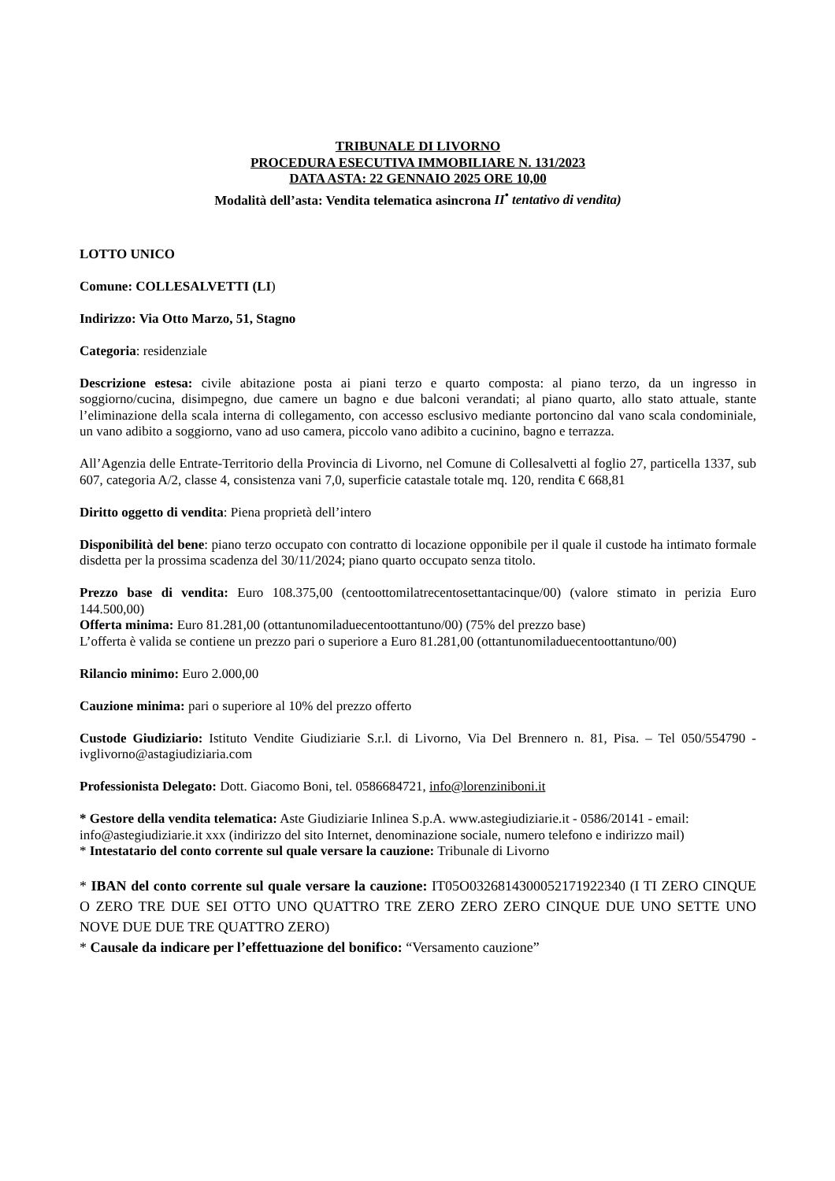TRIBUNALE DI LIVORNO
PROCEDURA ESECUTIVA IMMOBILIARE N. 131/2023
DATA ASTA: 22 GENNAIO 2025 ORE 10,00
Modalità dell’asta: Vendita telematica asincrona II<sup>•</sup> tentativo di vendita)
LOTTO UNICO
Comune: COLLESALVETTI (LI)
Indirizzo: Via Otto Marzo, 51, Stagno
Categoria: residenziale
Descrizione estesa: civile abitazione posta ai piani terzo e quarto composta: al piano terzo, da un ingresso in soggiorno/cucina, disimpegno, due camere un bagno e due balconi verandati; al piano quarto, allo stato attuale, stante l’eliminazione della scala interna di collegamento, con accesso esclusivo mediante portoncino dal vano scala condominiale, un vano adibito a soggiorno, vano ad uso camera, piccolo vano adibito a cucinino, bagno e terrazza.
All’Agenzia delle Entrate-Territorio della Provincia di Livorno, nel Comune di Collesalvetti al foglio 27, particella 1337, sub 607, categoria A/2, classe 4, consistenza vani 7,0, superficie catastale totale mq. 120, rendita € 668,81
Diritto oggetto di vendita: Piena proprietà dell’intero
Disponibilità del bene: piano terzo occupato con contratto di locazione opponibile per il quale il custode ha intimato formale disdetta per la prossima scadenza del 30/11/2024; piano quarto occupato senza titolo.
Prezzo base di vendita: Euro 108.375,00 (centoottomilatrecentosettantacinque/00) (valore stimato in perizia Euro 144.500,00)
Offerta minima: Euro 81.281,00 (ottantunomiladuecentoottantuno/00) (75% del prezzo base)
L’offerta è valida se contiene un prezzo pari o superiore a Euro 81.281,00 (ottantunomiladuecentoottantuno/00)
Rilancio minimo: Euro 2.000,00
Cauzione minima: pari o superiore al 10% del prezzo offerto
Custode Giudiziario: Istituto Vendite Giudiziarie S.r.l. di Livorno, Via Del Brennero n. 81, Pisa. – Tel 050/554790 - ivglivorno@astagiudiziaria.com
Professionista Delegato: Dott. Giacomo Boni, tel. 0586684721, info@lorenziniboni.it
* Gestore della vendita telematica: Aste Giudiziarie Inlinea S.p.A. www.astegiudiziarie.it - 0586/20141 - email: info@astegiudiziarie.it xxx (indirizzo del sito Internet, denominazione sociale, numero telefono e indirizzo mail)
* Intestatario del conto corrente sul quale versare la cauzione: Tribunale di Livorno
* IBAN del conto corrente sul quale versare la cauzione: IT05O0326814300052171922340 (I TI ZERO CINQUE O ZERO TRE DUE SEI OTTO UNO QUATTRO TRE ZERO ZERO ZERO CINQUE DUE UNO SETTE UNO NOVE DUE DUE TRE QUATTRO ZERO)
* Causale da indicare per l’effettuazione del bonifico: “Versamento cauzione”